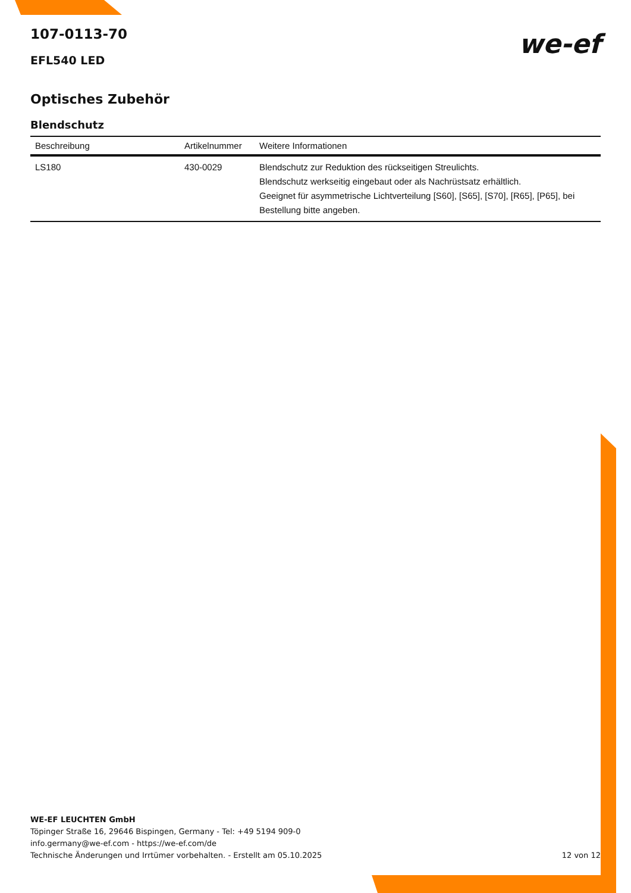we-ef
107-0113-70
EFL540 LED
Optisches Zubehör
Blendschutz
| Beschreibung | Artikelnummer | Weitere Informationen |
| --- | --- | --- |
| LS180 | 430-0029 | Blendschutz zur Reduktion des rückseitigen Streulichts. Blendschutz werkseitig eingebaut oder als Nachrüstsatz erhältlich. Geeignet für asymmetrische Lichtverteilung [S60], [S65], [S70], [R65], [P65], bei Bestellung bitte angeben. |
WE-EF LEUCHTEN GmbH
Töpinger Straße 16, 29646 Bispingen, Germany - Tel: +49 5194 909-0
info.germany@we-ef.com - https://we-ef.com/de
Technische Änderungen und Irrtümer vorbehalten. - Erstellt am 05.10.2025
12 von 12